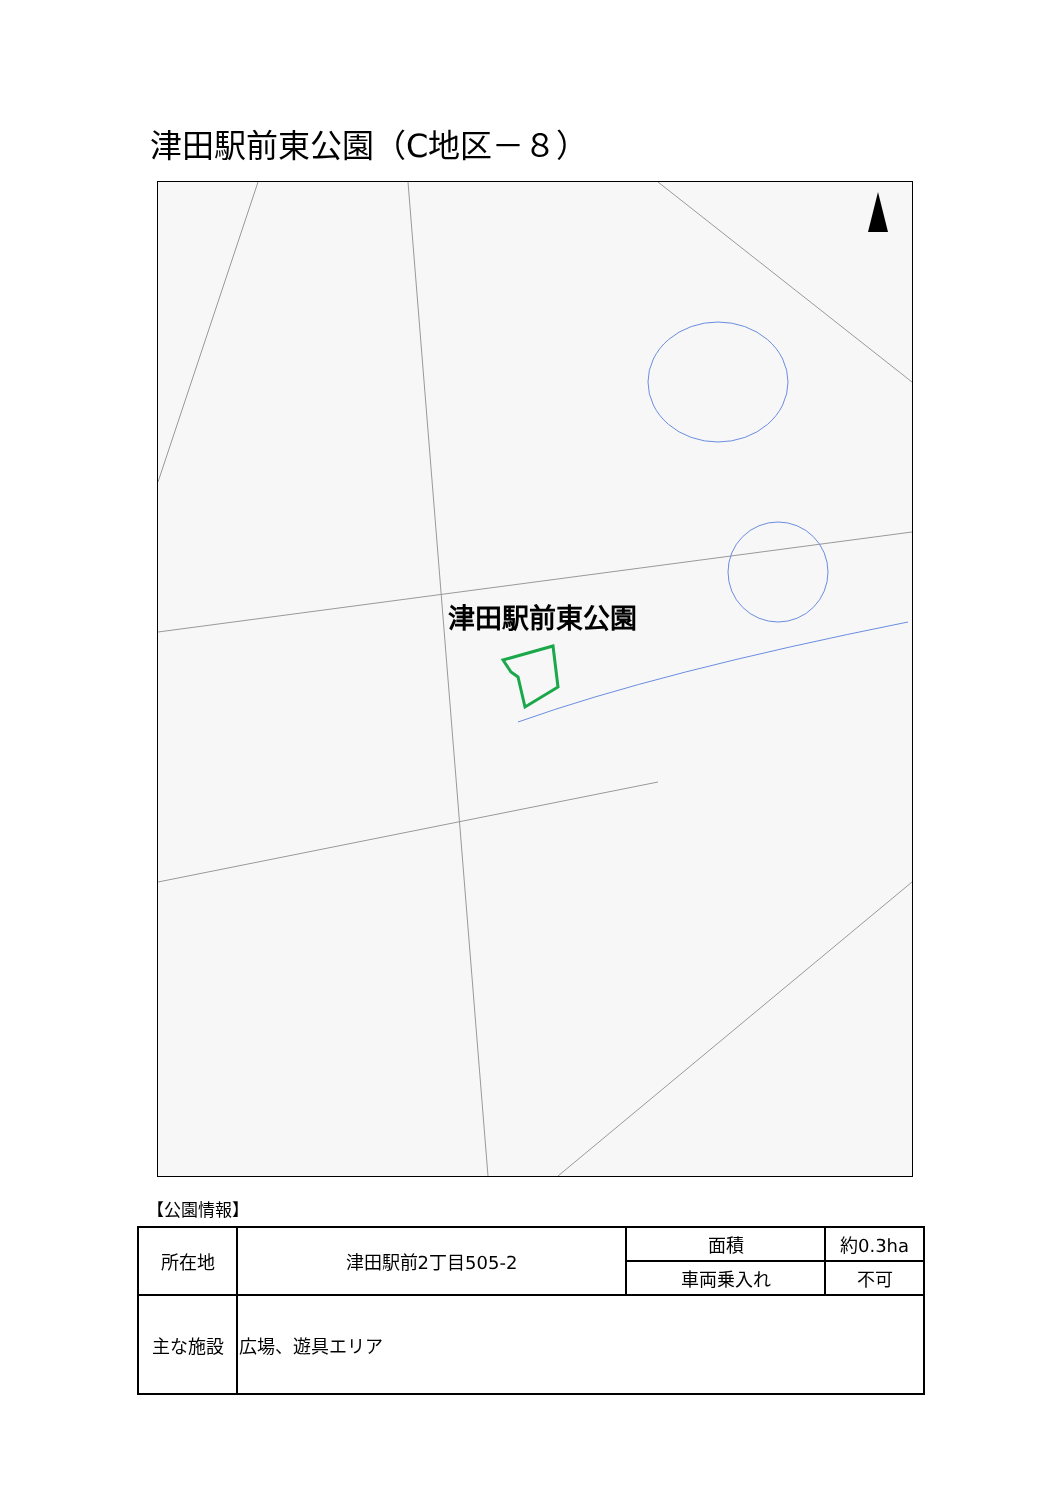津田駅前東公園（C地区－８）
津田駅前東公園
【公園情報】
| 所在地 | 津田駅前2丁目505-2 | 面積 | 約0.3ha |
| | | 車両乗入れ | 不可 |
| 主な施設 | 広場、遊具エリア | | |